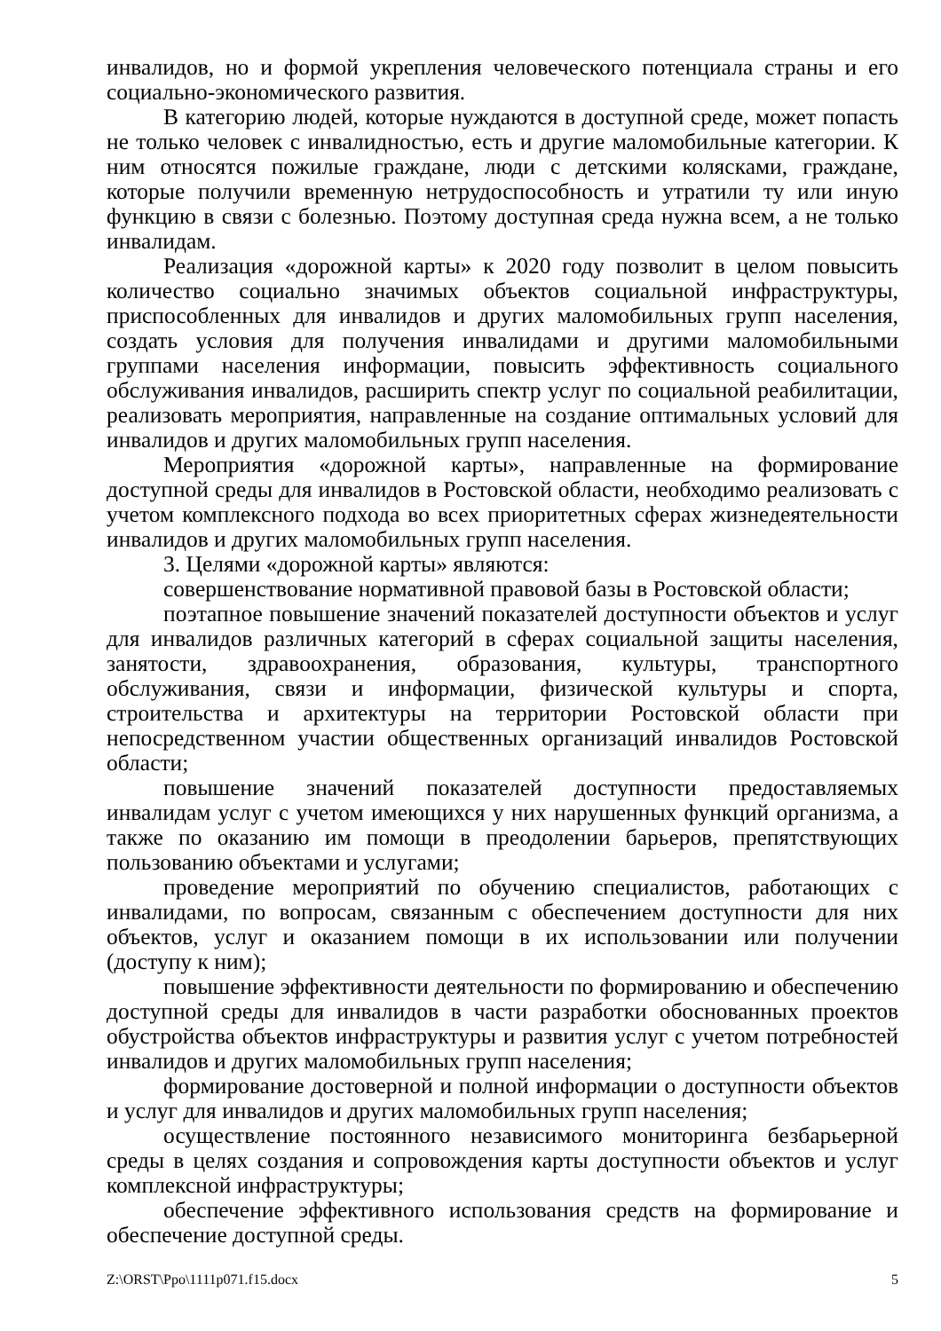инвалидов, но и формой укрепления человеческого потенциала страны и его социально-экономического развития.
В категорию людей, которые нуждаются в доступной среде, может попасть не только человек с инвалидностью, есть и другие маломобильные категории. К ним относятся пожилые граждане, люди с детскими колясками, граждане, которые получили временную нетрудоспособность и утратили ту или иную функцию в связи с болезнью. Поэтому доступная среда нужна всем, а не только инвалидам.
Реализация «дорожной карты» к 2020 году позволит в целом повысить количество социально значимых объектов социальной инфраструктуры, приспособленных для инвалидов и других маломобильных групп населения, создать условия для получения инвалидами и другими маломобильными группами населения информации, повысить эффективность социального обслуживания инвалидов, расширить спектр услуг по социальной реабилитации, реализовать мероприятия, направленные на создание оптимальных условий для инвалидов и других маломобильных групп населения.
Мероприятия «дорожной карты», направленные на формирование доступной среды для инвалидов в Ростовской области, необходимо реализовать с учетом комплексного подхода во всех приоритетных сферах жизнедеятельности инвалидов и других маломобильных групп населения.
3. Целями «дорожной карты» являются:
совершенствование нормативной правовой базы в Ростовской области;
поэтапное повышение значений показателей доступности объектов и услуг для инвалидов различных категорий в сферах социальной защиты населения, занятости, здравоохранения, образования, культуры, транспортного обслуживания, связи и информации, физической культуры и спорта, строительства и архитектуры на территории Ростовской области при непосредственном участии общественных организаций инвалидов Ростовской области;
повышение значений показателей доступности предоставляемых инвалидам услуг с учетом имеющихся у них нарушенных функций организма, а также по оказанию им помощи в преодолении барьеров, препятствующих пользованию объектами и услугами;
проведение мероприятий по обучению специалистов, работающих с инвалидами, по вопросам, связанным с обеспечением доступности для них объектов, услуг и оказанием помощи в их использовании или получении (доступу к ним);
повышение эффективности деятельности по формированию и обеспечению доступной среды для инвалидов в части разработки обоснованных проектов обустройства объектов инфраструктуры и развития услуг с учетом потребностей инвалидов и других маломобильных групп населения;
формирование достоверной и полной информации о доступности объектов и услуг для инвалидов и других маломобильных групп населения;
осуществление постоянного независимого мониторинга безбарьерной среды в целях создания и сопровождения карты доступности объектов и услуг комплексной инфраструктуры;
обеспечение эффективного использования средств на формирование и обеспечение доступной среды.
Z:\ORST\Ppo\1111p071.f15.docx 5